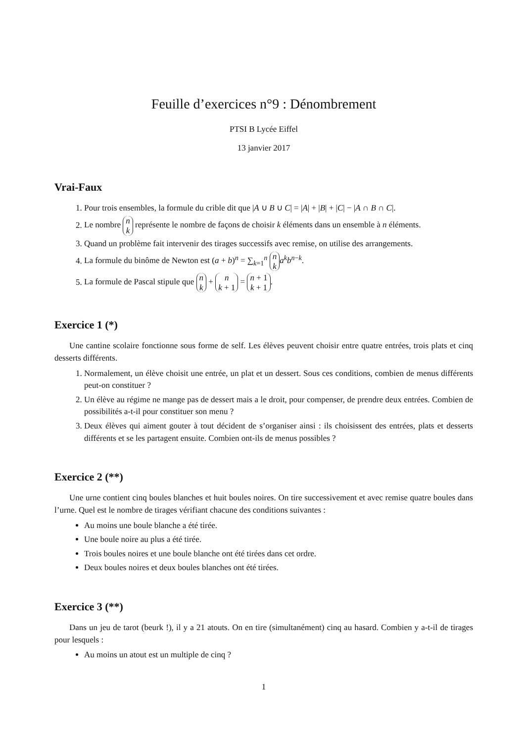Feuille d’exercices n°9 : Dénombrement
PTSI B Lycée Eiffel
13 janvier 2017
Vrai-Faux
1. Pour trois ensembles, la formule du crible dit que |A ∪ B ∪ C| = |A| + |B| + |C| − |A ∩ B ∩ C|.
2. Le nombre n
k représente le nombre de façons de choisir k éléments dans un ensemble à n éléments.
3. Quand un problème fait intervenir des tirages successifs avec remise, on utilise des arrangements.
4. La formule du binôme de Newton est (a + b)<sup>n</sup> = ∑<sub>k=1</sub><sup>n</sup> n
k a<sup>k</sup>b<sup>n−k</sup>.
5. La formule de Pascal stipule que n
k + n
k + 1 = n + 1
k + 1.
Exercice 1 (*)
Une cantine scolaire fonctionne sous forme de self. Les élèves peuvent choisir entre quatre entrées, trois plats et cinq desserts différents.
1. Normalement, un élève choisit une entrée, un plat et un dessert. Sous ces conditions, combien de menus différents peut-on constituer ?
2. Un élève au régime ne mange pas de dessert mais a le droit, pour compenser, de prendre deux entrées. Combien de possibilités a-t-il pour constituer son menu ?
3. Deux élèves qui aiment gouter à tout décident de s’organiser ainsi : ils choisissent des entrées, plats et desserts différents et se les partagent ensuite. Combien ont-ils de menus possibles ?
Exercice 2 (**)
Une urne contient cinq boules blanches et huit boules noires. On tire successivement et avec remise quatre boules dans l’urne. Quel est le nombre de tirages vérifiant chacune des conditions suivantes :
Au moins une boule blanche a été tirée.
Une boule noire au plus a été tirée.
Trois boules noires et une boule blanche ont été tirées dans cet ordre.
Deux boules noires et deux boules blanches ont été tirées.
Exercice 3 (**)
Dans un jeu de tarot (beurk !), il y a 21 atouts. On en tire (simultanément) cinq au hasard. Combien y a-t-il de tirages pour lesquels :
Au moins un atout est un multiple de cinq ?
1